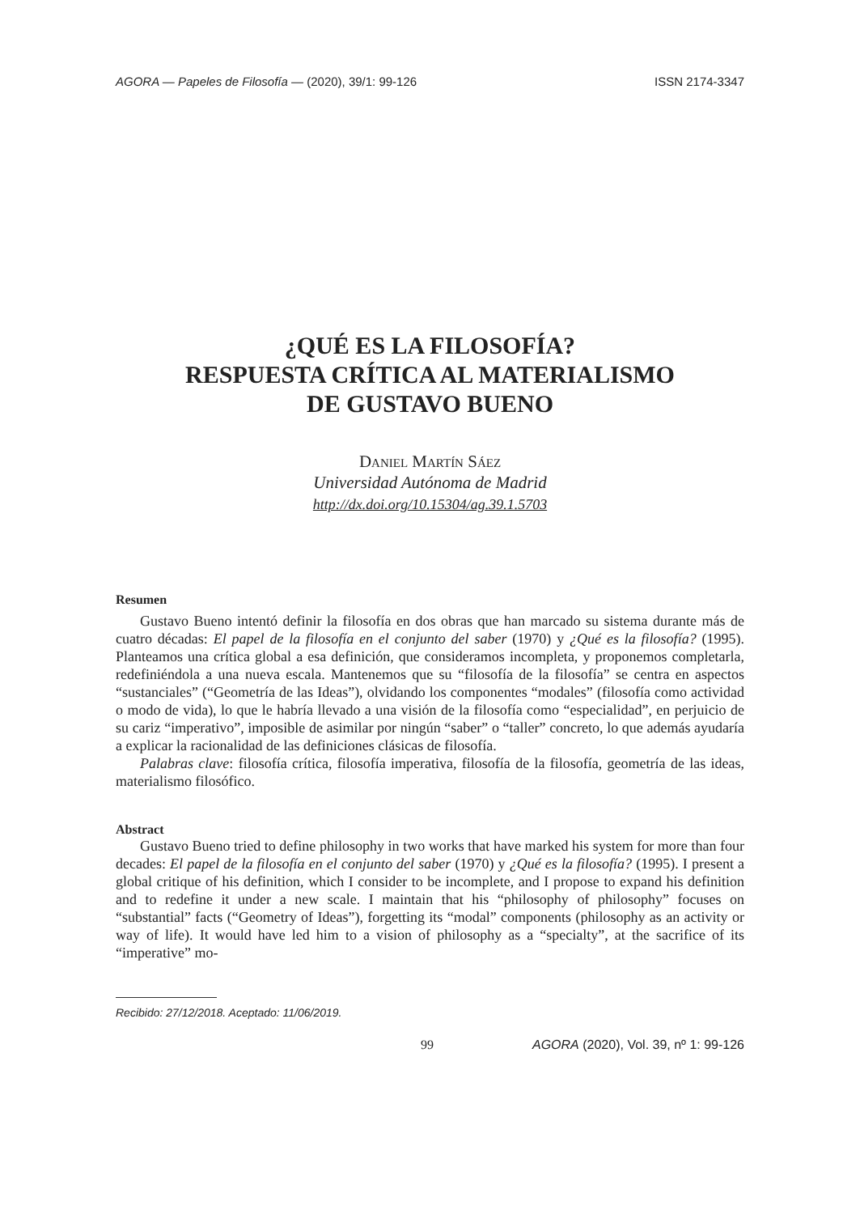AGORA — Papeles de Filosofía — (2020), 39/1: 99-126 ISSN 2174-3347
¿QUÉ ES LA FILOSOFÍA?
RESPUESTA CRÍTICA AL MATERIALISMO
DE GUSTAVO BUENO
Daniel Martín Sáez
Universidad Autónoma de Madrid
http://dx.doi.org/10.15304/ag.39.1.5703
Resumen
Gustavo Bueno intentó definir la filosofía en dos obras que han marcado su sistema durante más de cuatro décadas: El papel de la filosofía en el conjunto del saber (1970) y ¿Qué es la filosofía? (1995). Planteamos una crítica global a esa definición, que consideramos incompleta, y proponemos completarla, redefiniéndola a una nueva escala. Mantenemos que su “filosofía de la filosofía” se centra en aspectos “sustanciales” (“Geometría de las Ideas”), olvidando los componentes “modales” (filosofía como actividad o modo de vida), lo que le habría llevado a una visión de la filosofía como “especialidad”, en perjuicio de su cariz “imperativo”, imposible de asimilar por ningún “saber” o “taller” concreto, lo que además ayudaría a explicar la racionalidad de las definiciones clásicas de filosofía.
Palabras clave: filosofía crítica, filosofía imperativa, filosofía de la filosofía, geometría de las ideas, materialismo filosófico.
Abstract
Gustavo Bueno tried to define philosophy in two works that have marked his system for more than four decades: El papel de la filosofía en el conjunto del saber (1970) y ¿Qué es la filosofía? (1995). I present a global critique of his definition, which I consider to be incomplete, and I propose to expand his definition and to redefine it under a new scale. I maintain that his “philosophy of philosophy” focuses on “substantial” facts (“Geometry of Ideas”), forgetting its “modal” components (philosophy as an activity or way of life). It would have led him to a vision of philosophy as a “specialty”, at the sacrifice of its “imperative” mo-
Recibido: 27/12/2018. Aceptado: 11/06/2019.
99 AGORA (2020), Vol. 39, nº 1: 99-126